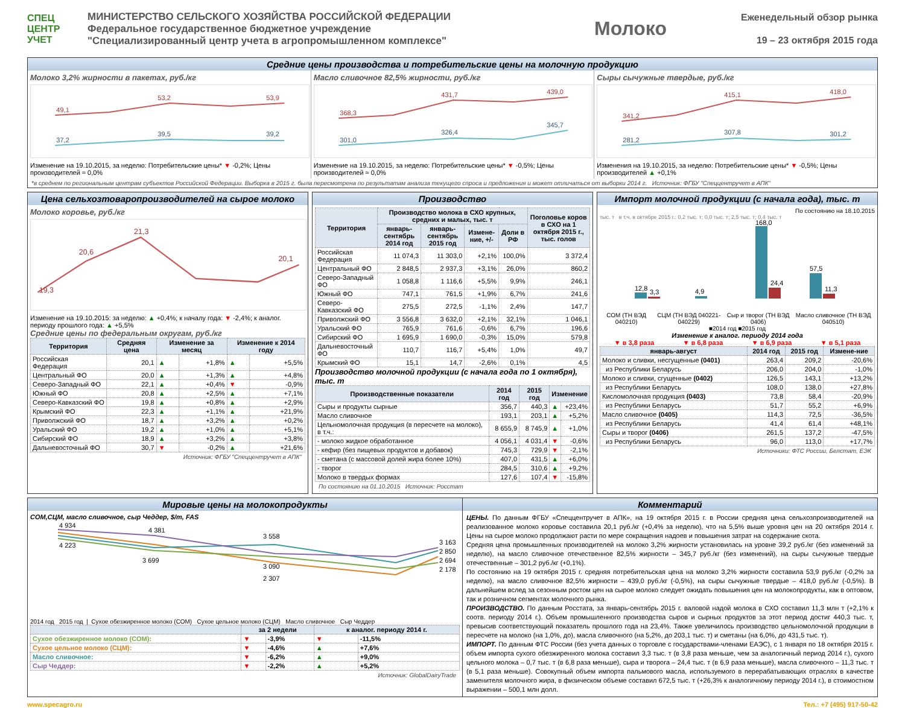СПЕЦ ЦЕНТР УЧЕТ
МИНИСТЕРСТВО СЕЛЬСКОГО ХОЗЯЙСТВА РОССИЙСКОЙ ФЕДЕРАЦИИ
Федеральное государственное бюджетное учреждение
"Специализированный центр учета в агропромышленном комплексе"
Молоко
Еженедельный обзор рынка
19 – 23 октября 2015 года
Средние цены производства и потребительские цены на молочную продукцию
Молоко 3,2% жирности в пакетах, руб./кг
49,1
53,2
53,9
37,2
39,5
39,2
Изменение на 19.10.2015, за неделю: Потребительские цены* ▼ -0,2%; Цены производителей ≈ 0,0%
Масло сливочное 82,5% жирности, руб./кг
368,3
431,7
439,0
301,0
326,4
345,7
Изменение на 19.10.2015, за неделю: Потребительские цены* ▼ -0,5%; Цены производителей ≈ 0,0%
Сыры сычужные твердые, руб./кг
341,2
415,1
418,0
281,2
307,8
301,2
Изменения на 19.10.2015, за неделю: Потребительские цены* ▼ -0,5%; Цены производителей ▲ +0,1%
*в среднем по региональным центрам субъектов Российской Федерации. Выборка в 2015 г. была пересмотрена по результатам анализа текущего спроса и предложения и может отличаться от выборки 2014 г. Источник: ФГБУ "Спеццентручет в АПК"
Цена сельхозтоваропроизводителей на сырое молоко
Молоко коровье, руб./кг
19,3
20,6
21,3
20,1
Изменение на 19.10.2015: за неделю: ▲ +0,4%; к началу года: ▼ -2,4%; к аналог. периоду прошлого года: ▲ +5,5%
Средние цены по федеральным округам, руб./кг
| Территория | Средняя цена | Изменение за месяц | | Изменение к 2014 году | |
| --- | --- | --- | --- | --- | --- |
| Российская Федерация | 20,1 | ▲ | +1,8% | ▲ | +5,5% |
| Центральный ФО | 20,0 | ▲ | +1,3% | ▲ | +4,8% |
| Северо-Западный ФО | 22,1 | ▲ | +0,4% | ▼ | -0,9% |
| Южный ФО | 20,8 | ▲ | +2,5% | ▲ | +7,1% |
| Северо-Кавказский ФО | 19,8 | ▲ | +0,8% | ▲ | +2,9% |
| Крымский ФО | 22,3 | ▲ | +1,1% | ▲ | +21,9% |
| Приволжский ФО | 18,7 | ▲ | +3,2% | ▲ | +0,2% |
| Уральский ФО | 19,2 | ▲ | +1,0% | ▲ | +5,1% |
| Сибирский ФО | 18,9 | ▲ | +3,2% | ▲ | +3,8% |
| Дальневосточный ФО | 30,7 | ▼ | -0,2% | ▲ | +21,6% |
Источник: ФГБУ "Спеццентручет в АПК"
Производство
| Территория | Производство молока в СХО крупных, средних и малых, тыс. т | | | | Поголовье коров в СХО на 1 октября 2015 г., тыс. голов |
| --- | --- | --- | --- | --- | --- |
| | январь-сентябрь 2014 год | январь-сентябрь 2015 год | Измене-ние, +/- | Доли в РФ | |
| Российская Федерация | 11 074,3 | 11 303,0 | +2,1% | 100,0% | 3 372,4 |
| Центральный ФО | 2 848,5 | 2 937,3 | +3,1% | 26,0% | 860,2 |
| Северо-Западный ФО | 1 058,8 | 1 116,6 | +5,5% | 9,9% | 246,1 |
| Южный ФО | 747,1 | 761,5 | +1,9% | 6,7% | 241,6 |
| Северо-Кавказский ФО | 275,5 | 272,5 | -1,1% | 2,4% | 147,7 |
| Приволжский ФО | 3 556,8 | 3 632,0 | +2,1% | 32,1% | 1 046,1 |
| Уральский ФО | 765,9 | 761,6 | -0,6% | 6,7% | 196,6 |
| Сибирский ФО | 1 695,9 | 1 690,0 | -0,3% | 15,0% | 579,8 |
| Дальневосточный ФО | 110,7 | 116,7 | +5,4% | 1,0% | 49,7 |
| Крымский ФО | 15,1 | 14,7 | -2,6% | 0,1% | 4,5 |
Производство молочной продукции (с начала года по 1 октября), тыс. т
| Производственные показатели | 2014 год | 2015 год | Изменение | |
| --- | --- | --- | --- | --- |
| Сыры и продукты сырные | 356,7 | 440,3 | ▲ | +23,4% |
| Масло сливочное | 193,1 | 203,1 | ▲ | +5,2% |
| Цельномолочная продукция (в пересчете на молоко), в т.ч.: | 8 655,9 | 8 745,9 | ▲ | +1,0% |
| - молоко жидкое обработанное | 4 056,1 | 4 031,4 | ▼ | -0,6% |
| - кефир (без пищевых продуктов и добавок) | 745,3 | 729,9 | ▼ | -2,1% |
| - сметана (с массовой долей жира более 10%) | 407,0 | 431,5 | ▲ | +6,0% |
| - творог | 284,5 | 310,6 | ▲ | +9,2% |
| Молоко в твердых формах | 127,6 | 107,4 | ▼ | -15,8% |
По состоянию на 01.10.2015 Источник: Росстат
Импорт молочной продукции (с начала года), тыс. т
По состоянию на 18.10.2015
тыс. т в т.ч. в октябре 2015 г.: 0,2 тыс. т; 0,0 тыс. т; 2,5 тыс. т; 0,4 тыс. т
12,8
3,3
4,9
168,0
24,4
57,5
11,3
СОМ (ТН ВЭД 040210) СЦМ (ТН ВЭД 040221-040229) Сыр и творог (ТН ВЭД 0406) Масло сливочное (ТН ВЭД 040510)
■2014 год ■2015 год
Изменение к аналог. периоду 2014 года
▼ в 3,8 раза ▼ в 6,8 раза ▼ в 6,9 раза ▼ в 5,1 раза
| январь-август | 2014 год | 2015 год | Измене-ние |
| --- | --- | --- | --- |
| Молоко и сливки, несгущенные (0401) | 263,4 | 209,2 | -20,6% |
| из Республики Беларусь | 206,0 | 204,0 | -1,0% |
| Молоко и сливки, сгущенные (0402) | 126,5 | 143,1 | +13,2% |
| из Республики Беларусь | 108,0 | 138,0 | +27,8% |
| Кисломолочная продукция (0403) | 73,8 | 58,4 | -20,9% |
| из Республики Беларусь | 51,7 | 55,2 | +6,9% |
| Масло сливочное (0405) | 114,3 | 72,5 | -36,5% |
| из Республики Беларусь | 41,4 | 61,4 | +48,1% |
| Сыры и творог (0406) | 261,5 | 137,2 | -47,5% |
| из Республики Беларусь | 96,0 | 113,0 | +17,7% |
Источники: ФТС России, Белстат, ЕЭК
Мировые цены на молокопродукты
СОМ,СЦМ, масло сливочное, сыр Чеддер, $/m, FAS
4 934
4 381
4 223
3 699
3 558
3 090
2 307
3 163
2 850
2 694
2 178
2014 год 2015 год | Сухое обезжиренное молоко (СОМ) Сухое цельное молоко (СЦМ) Масло сливочное Сыр Чеддер
| | за 2 недели | | к аналог. периоду 2014 г. | |
| --- | --- | --- | --- | --- |
| Сухое обезжиренное молоко (СОМ): | ▼ | -3,9% | ▼ | -11,5% |
| Сухое цельное молоко (СЦМ): | ▼ | -4,6% | ▲ | +7,6% |
| Масло сливочное: | ▼ | -6,2% | ▲ | +9,0% |
| Сыр Чеддер: | ▼ | -2,2% | ▲ | +5,2% |
Источник: GlobalDairyTrade
Комментарий
ЦЕНЫ. По данным ФГБУ «Спеццентручет в АПК», на 19 октября 2015 г. в России средняя цена сельхозпроизводителей на реализованное молоко коровье составила 20,1 руб./кг (+0,4% за неделю), что на 5,5% выше уровня цен на 20 октября 2014 г. Цены на сырое молоко продолжают расти по мере сокращения надоев и повышения затрат на содержание скота.
Средняя цена промышленных производителей на молоко 3,2% жирности установилась на уровне 39,2 руб./кг (без изменений за неделю), на масло сливочное отечественное 82,5% жирности – 345,7 руб./кг (без изменений), на сыры сычужные твердые отечественные – 301,2 руб./кг (+0,1%).
По состоянию на 19 октября 2015 г. средняя потребительская цена на молоко 3,2% жирности составила 53,9 руб./кг (-0,2% за неделю), на масло сливочное 82,5% жирности – 439,0 руб./кг (-0,5%), на сыры сычужные твердые – 418,0 руб./кг (-0,5%). В дальнейшем вслед за сезонным ростом цен на сырое молоко следует ожидать повышения цен на молокопродукты, как в оптовом, так и розничном сегментах молочного рынка.
ПРОИЗВОДСТВО. По данным Росстата, за январь-сентябрь 2015 г. валовой надой молока в СХО составил 11,3 млн т (+2,1% к соотв. периоду 2014 г.). Объем промышленного производства сыров и сырных продуктов за этот период достиг 440,3 тыс. т, превысив соответствующий показатель прошлого года на 23,4%. Также увеличилось производство цельномолочной продукции в пересчете на молоко (на 1,0%, до), масла сливочного (на 5,2%, до 203,1 тыс. т) и сметаны (на 6,0%, до 431,5 тыс. т).
ИМПОРТ. По данным ФТС России (без учета данных о торговле с государствами-членами ЕАЭС), с 1 января по 18 октября 2015 г. объем импорта сухого обезжиренного молока составил 3,3 тыс. т (в 3,8 раза меньше, чем за аналогичный период 2014 г.), сухого цельного молока – 0,7 тыс. т (в 6,8 раза меньше), сыра и творога – 24,4 тыс. т (в 6,9 раза меньше), масла сливочного – 11,3 тыс. т (в 5,1 раза меньше). Совокупный объем импорта пальмового масла, используемого в перерабатывающих отраслях в качестве заменителя молочного жира, в физическом объеме составил 672,5 тыс. т (+26,3% к аналогичному периоду 2014 г.), в стоимостном выражении – 500,1 млн долл.
www.specagro.ru Тел.: +7 (495) 917-50-42